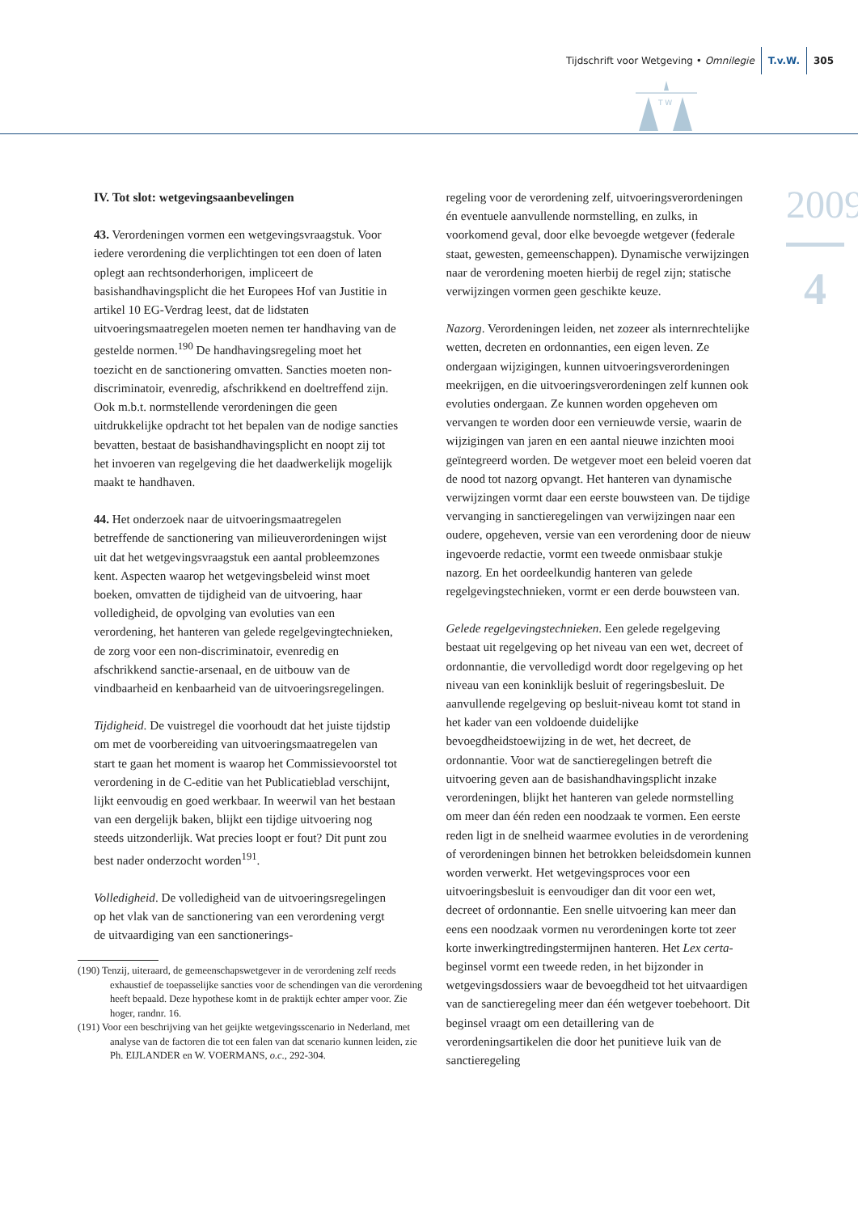Tijdschrift voor Wetgeving • Omnilegie T.v.W. 305
T W
2009
4
IV. Tot slot: wetgevingsaanbevelingen
43. Verordeningen vormen een wetgevingsvraagstuk. Voor iedere verordening die verplichtingen tot een doen of laten oplegt aan rechtsonderhorigen, impliceert de basishandhavingsplicht die het Europees Hof van Justitie in artikel 10 EG-Verdrag leest, dat de lidstaten uitvoeringsmaatregelen moeten nemen ter handhaving van de gestelde normen.<sup>190</sup> De handhavingsregeling moet het toezicht en de sanctionering omvatten. Sancties moeten non-discriminatoir, evenredig, afschrikkend en doeltreffend zijn. Ook m.b.t. normstellende verordeningen die geen uitdrukkelijke opdracht tot het bepalen van de nodige sancties bevatten, bestaat de basishandhavingsplicht en noopt zij tot het invoeren van regelgeving die het daadwerkelijk mogelijk maakt te handhaven.
44. Het onderzoek naar de uitvoeringsmaatregelen betreffende de sanctionering van milieuverordeningen wijst uit dat het wetgevingsvraagstuk een aantal probleemzones kent. Aspecten waarop het wetgevingsbeleid winst moet boeken, omvatten de tijdigheid van de uitvoering, haar volledigheid, de opvolging van evoluties van een verordening, het hanteren van gelede regelgevingtechnieken, de zorg voor een non-discriminatoir, evenredig en afschrikkend sanctie-arsenaal, en de uitbouw van de vindbaarheid en kenbaarheid van de uitvoeringsregelingen.
Tijdigheid. De vuistregel die voorhoudt dat het juiste tijdstip om met de voorbereiding van uitvoeringsmaatregelen van start te gaan het moment is waarop het Commissievoorstel tot verordening in de C-editie van het Publicatieblad verschijnt, lijkt eenvoudig en goed werkbaar. In weerwil van het bestaan van een dergelijk baken, blijkt een tijdige uitvoering nog steeds uitzonderlijk. Wat precies loopt er fout? Dit punt zou best nader onderzocht worden<sup>191</sup>.
Volledigheid. De volledigheid van de uitvoeringsregelingen op het vlak van de sanctionering van een verordening vergt de uitvaardiging van een sanctionerings-
(190) Tenzij, uiteraard, de gemeenschapswetgever in de verordening zelf reeds exhaustief de toepasselijke sancties voor de schendingen van die verordening heeft bepaald. Deze hypothese komt in de praktijk echter amper voor. Zie hoger, randnr. 16.
(191) Voor een beschrijving van het geijkte wetgevingsscenario in Nederland, met analyse van de factoren die tot een falen van dat scenario kunnen leiden, zie Ph. EIJLANDER en W. VOERMANS, o.c., 292-304.
regeling voor de verordening zelf, uitvoeringsverordeningen én eventuele aanvullende normstelling, en zulks, in voorkomend geval, door elke bevoegde wetgever (federale staat, gewesten, gemeenschappen). Dynamische verwijzingen naar de verordening moeten hierbij de regel zijn; statische verwijzingen vormen geen geschikte keuze.
Nazorg. Verordeningen leiden, net zozeer als internrechtelijke wetten, decreten en ordonnanties, een eigen leven. Ze ondergaan wijzigingen, kunnen uitvoeringsverordeningen meekrijgen, en die uitvoeringsverordeningen zelf kunnen ook evoluties ondergaan. Ze kunnen worden opgeheven om vervangen te worden door een vernieuwde versie, waarin de wijzigingen van jaren en een aantal nieuwe inzichten mooi geïntegreerd worden. De wetgever moet een beleid voeren dat de nood tot nazorg opvangt. Het hanteren van dynamische verwijzingen vormt daar een eerste bouwsteen van. De tijdige vervanging in sanctieregelingen van verwijzingen naar een oudere, opgeheven, versie van een verordening door de nieuw ingevoerde redactie, vormt een tweede onmisbaar stukje nazorg. En het oordeelkundig hanteren van gelede regelgevingstechnieken, vormt er een derde bouwsteen van.
Gelede regelgevingstechnieken. Een gelede regelgeving bestaat uit regelgeving op het niveau van een wet, decreet of ordonnantie, die vervolledigd wordt door regelgeving op het niveau van een koninklijk besluit of regeringsbesluit. De aanvullende regelgeving op besluit-niveau komt tot stand in het kader van een voldoende duidelijke bevoegdheidstoewijzing in de wet, het decreet, de ordonnantie. Voor wat de sanctieregelingen betreft die uitvoering geven aan de basishandhavingsplicht inzake verordeningen, blijkt het hanteren van gelede normstelling om meer dan één reden een noodzaak te vormen. Een eerste reden ligt in de snelheid waarmee evoluties in de verordening of verordeningen binnen het betrokken beleidsdomein kunnen worden verwerkt. Het wetgevingsproces voor een uitvoeringsbesluit is eenvoudiger dan dit voor een wet, decreet of ordonnantie. Een snelle uitvoering kan meer dan eens een noodzaak vormen nu verordeningen korte tot zeer korte inwerkingtredingstermijnen hanteren. Het Lex certa-beginsel vormt een tweede reden, in het bijzonder in wetgevingsdossiers waar de bevoegdheid tot het uitvaardigen van de sanctieregeling meer dan één wetgever toebehoort. Dit beginsel vraagt om een detaillering van de verordeningsartikelen die door het punitieve luik van de sanctieregeling